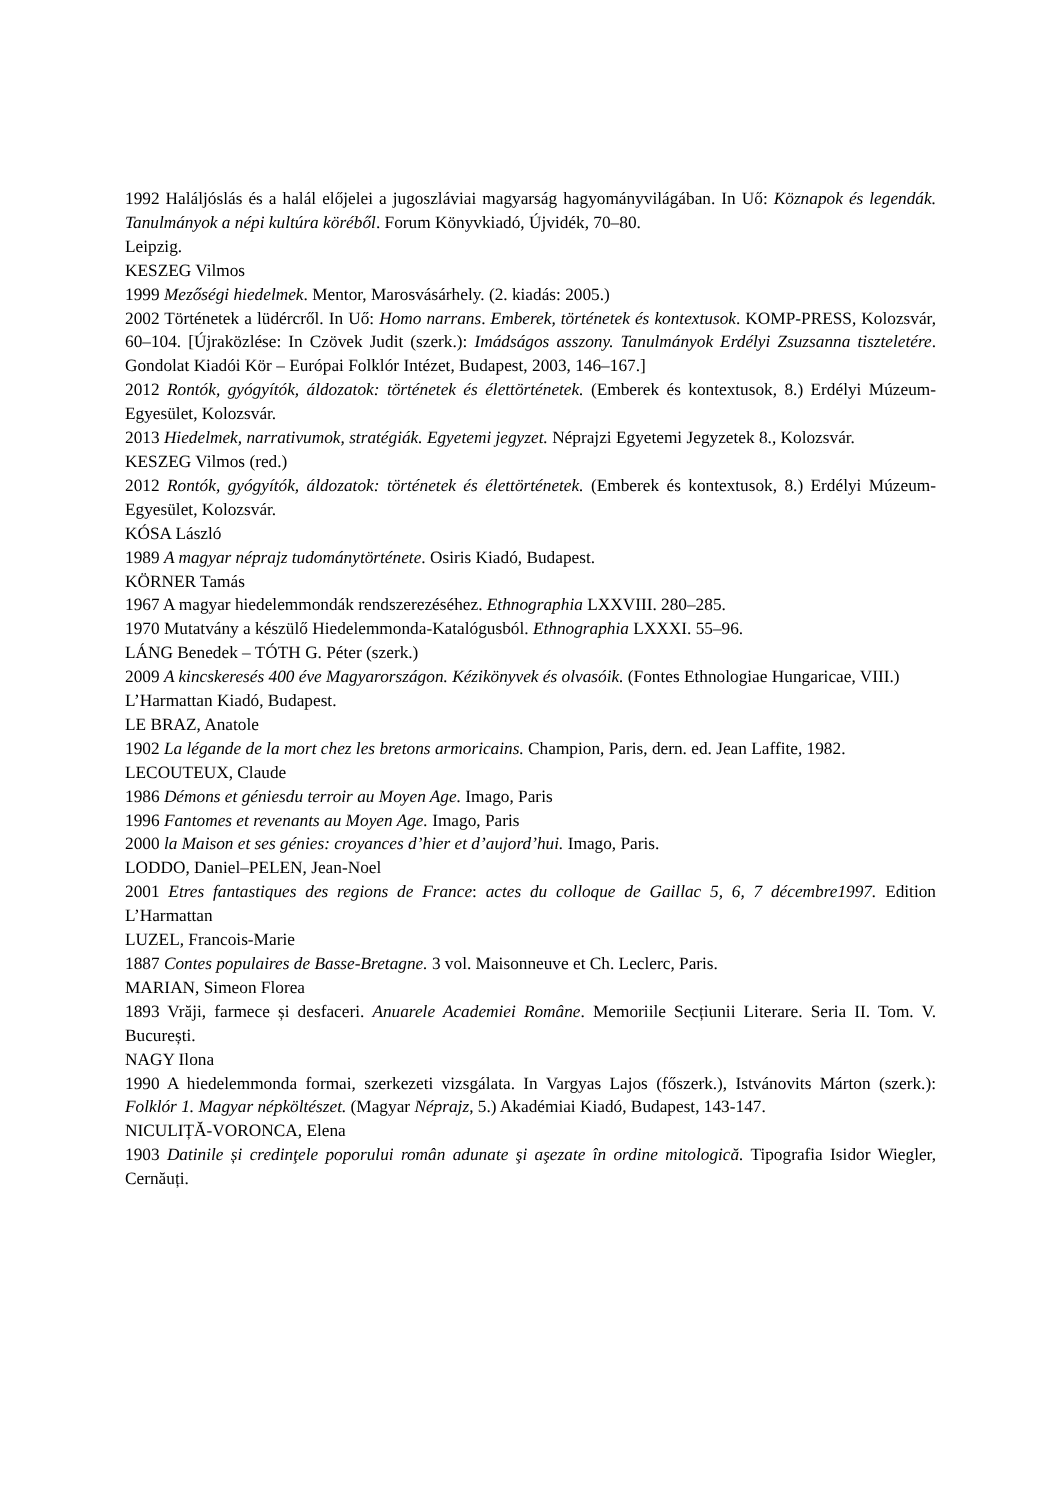1992 Haláljóslás és a halál előjelei a jugoszláviai magyarság hagyományvilágában. In Uő: Köznapok és legendák. Tanulmányok a népi kultúra köréből. Forum Könyvkiadó, Újvidék, 70–80.
Leipzig.
KESZEG Vilmos
1999 Mezőségi hiedelmek. Mentor, Marosvásárhely. (2. kiadás: 2005.)
2002 Történetek a lüdércről. In Uő: Homo narrans. Emberek, történetek és kontextusok. KOMP-PRESS, Kolozsvár, 60–104. [Újraközlése: In Czövek Judit (szerk.): Imádságos asszony. Tanulmányok Erdélyi Zsuzsanna tiszteletére. Gondolat Kiadói Kör – Európai Folklór Intézet, Budapest, 2003, 146–167.]
2012 Rontók, gyógyítók, áldozatok: történetek és élettörténetek. (Emberek és kontextusok, 8.) Erdélyi Múzeum-Egyesület, Kolozsvár.
2013 Hiedelmek, narrativumok, stratégiák. Egyetemi jegyzet. Néprajzi Egyetemi Jegyzetek 8., Kolozsvár.
KESZEG Vilmos (red.)
2012 Rontók, gyógyítók, áldozatok: történetek és élettörténetek. (Emberek és kontextusok, 8.) Erdélyi Múzeum-Egyesület, Kolozsvár.
KÓSA László
1989 A magyar néprajz tudománytörténete. Osiris Kiadó, Budapest.
KÖRNER Tamás
1967 A magyar hiedelemmondák rendszerezéséhez. Ethnographia LXXVIII. 280–285.
1970 Mutatvány a készülő Hiedelemmonda-Katalógusból. Ethnographia LXXXI. 55–96.
LÁNG Benedek – TÓTH G. Péter (szerk.)
2009 A kincskeresés 400 éve Magyarországon. Kézikönyvek és olvasóik. (Fontes Ethnologiae Hungaricae, VIII.) L’Harmattan Kiadó, Budapest.
LE BRAZ, Anatole
1902 La légande de la mort chez les bretons armoricains. Champion, Paris, dern. ed. Jean Laffite, 1982.
LECOUTEUX, Claude
1986 Démons et géniesdu terroir au Moyen Age. Imago, Paris
1996 Fantomes et revenants au Moyen Age. Imago, Paris
2000 la Maison et ses génies: croyances d’hier et d’aujord’hui. Imago, Paris.
LODDO, Daniel–PELEN, Jean-Noel
2001 Etres fantastiques des regions de France: actes du colloque de Gaillac 5, 6, 7 décembre1997. Edition L’Harmattan
LUZEL, Francois-Marie
1887 Contes populaires de Basse-Bretagne. 3 vol. Maisonneuve et Ch. Leclerc, Paris.
MARIAN, Simeon Florea
1893 Vrăji, farmece și desfaceri. Anuarele Academiei Române. Memoriile Secțiunii Literare. Seria II. Tom. V. București.
NAGY Ilona
1990 A hiedelemmonda formai, szerkezeti vizsgálata. In Vargyas Lajos (főszerk.), Istvánovits Márton (szerk.): Folklór 1. Magyar népköltészet. (Magyar Néprajz, 5.) Akadémiai Kiadó, Budapest, 143-147.
NICULIȚĂ-VORONCA, Elena
1903 Datinile și credinţele poporului român adunate şi aşezate în ordine mitologică. Tipografia Isidor Wiegler, Cernăuți.